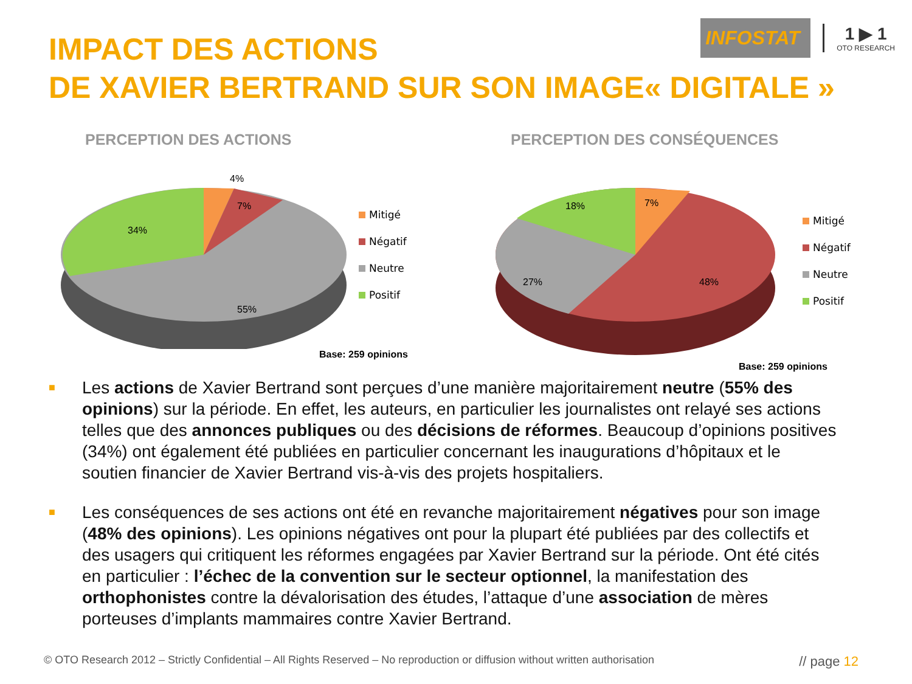IMPACT DES ACTIONS
DE XAVIER BERTRAND SUR SON IMAGE« DIGITALE »
INFOSTAT
1 ▶ 1
OTO RESEARCH
PERCEPTION DES ACTIONS
4%
7%
34%
55%
Mitigé
Négatif
Neutre
Positif
Base: 259 opinions
PERCEPTION DES CONSÉQUENCES
18%
7%
27%
48%
Mitigé
Négatif
Neutre
Positif
Base: 259 opinions
■
Les actions de Xavier Bertrand sont perçues d’une manière majoritairement neutre (55% des opinions) sur la période. En effet, les auteurs, en particulier les journalistes ont relayé ses actions telles que des annonces publiques ou des décisions de réformes. Beaucoup d’opinions positives (34%) ont également été publiées en particulier concernant les inaugurations d’hôpitaux et le soutien financier de Xavier Bertrand vis-à-vis des projets hospitaliers.
■
Les conséquences de ses actions ont été en revanche majoritairement négatives pour son image (48% des opinions). Les opinions négatives ont pour la plupart été publiées par des collectifs et des usagers qui critiquent les réformes engagées par Xavier Bertrand sur la période. Ont été cités en particulier : l’échec de la convention sur le secteur optionnel, la manifestation des orthophonistes contre la dévalorisation des études, l’attaque d’une association de mères porteuses d’implants mammaires contre Xavier Bertrand.
© OTO Research 2012 – Strictly Confidential – All Rights Reserved – No reproduction or diffusion without written authorisation // page 12